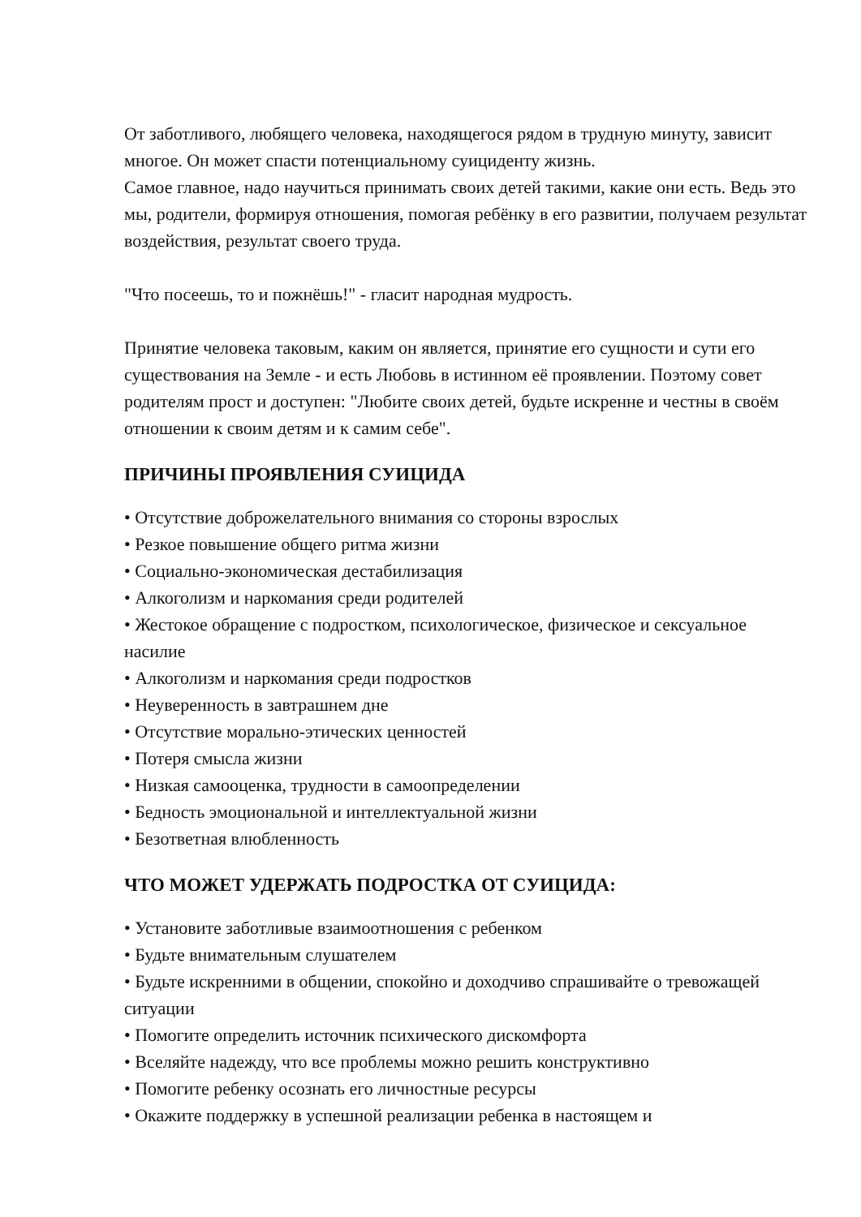От заботливого, любящего человека, находящегося рядом в трудную минуту, зависит многое. Он может спасти потенциальному суициденту жизнь.
Самое главное, надо научиться принимать своих детей такими, какие они есть. Ведь это мы, родители, формируя отношения, помогая ребёнку в его развитии, получаем результат воздействия, результат своего труда.
"Что посеешь, то и пожнёшь!" - гласит народная мудрость.
Принятие человека таковым, каким он является, принятие его сущности и сути его существования на Земле - и есть Любовь в истинном её проявлении. Поэтому совет родителям прост и доступен: "Любите своих детей, будьте искренне и честны в своём отношении к своим детям и к самим себе".
ПРИЧИНЫ ПРОЯВЛЕНИЯ СУИЦИДА
• Отсутствие доброжелательного внимания со стороны взрослых
• Резкое повышение общего ритма жизни
• Социально-экономическая дестабилизация
• Алкоголизм и наркомания среди родителей
• Жестокое обращение с подростком, психологическое, физическое и сексуальное насилие
• Алкоголизм и наркомания среди подростков
• Неуверенность в завтрашнем дне
• Отсутствие морально-этических ценностей
• Потеря смысла жизни
• Низкая самооценка, трудности в самоопределении
• Бедность эмоциональной и интеллектуальной жизни
• Безответная влюбленность
ЧТО МОЖЕТ УДЕРЖАТЬ ПОДРОСТКА ОТ СУИЦИДА:
• Установите заботливые взаимоотношения с ребенком
• Будьте внимательным слушателем
• Будьте искренними в общении, спокойно и доходчиво спрашивайте о тревожащей ситуации
• Помогите определить источник психического дискомфорта
• Вселяйте надежду, что все проблемы можно решить конструктивно
• Помогите ребенку осознать его личностные ресурсы
• Окажите поддержку в успешной реализации ребенка в настоящем и